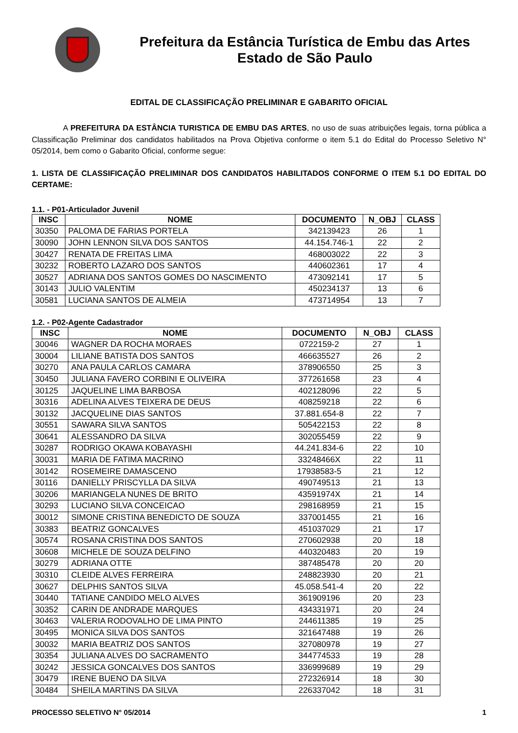Prefeitura da Estância Turística de Embu das Artes
Estado de São Paulo
EDITAL DE CLASSIFICAÇÃO PRELIMINAR E GABARITO OFICIAL
A PREFEITURA DA ESTÂNCIA TURISTICA DE EMBU DAS ARTES, no uso de suas atribuições legais, torna pública a Classificação Preliminar dos candidatos habilitados na Prova Objetiva conforme o item 5.1 do Edital do Processo Seletivo N° 05/2014, bem como o Gabarito Oficial, conforme segue:
1. LISTA DE CLASSIFICAÇÃO PRELIMINAR DOS CANDIDATOS HABILITADOS CONFORME O ITEM 5.1 DO EDITAL DO CERTAME:
1.1. - P01-Articulador Juvenil
| INSC | NOME | DOCUMENTO | N_OBJ | CLASS |
| --- | --- | --- | --- | --- |
| 30350 | PALOMA DE FARIAS PORTELA | 342139423 | 26 | 1 |
| 30090 | JOHN LENNON SILVA DOS SANTOS | 44.154.746-1 | 22 | 2 |
| 30427 | RENATA DE FREITAS LIMA | 468003022 | 22 | 3 |
| 30232 | ROBERTO LAZARO DOS SANTOS | 440602361 | 17 | 4 |
| 30527 | ADRIANA DOS SANTOS GOMES DO NASCIMENTO | 473092141 | 17 | 5 |
| 30143 | JULIO VALENTIM | 450234137 | 13 | 6 |
| 30581 | LUCIANA SANTOS DE ALMEIA | 473714954 | 13 | 7 |
1.2. - P02-Agente Cadastrador
| INSC | NOME | DOCUMENTO | N_OBJ | CLASS |
| --- | --- | --- | --- | --- |
| 30046 | WAGNER DA ROCHA MORAES | 0722159-2 | 27 | 1 |
| 30004 | LILIANE BATISTA DOS SANTOS | 466635527 | 26 | 2 |
| 30270 | ANA PAULA CARLOS CAMARA | 378906550 | 25 | 3 |
| 30450 | JULIANA FAVERO CORBINI E OLIVEIRA | 377261658 | 23 | 4 |
| 30125 | JAQUELINE LIMA BARBOSA | 402128096 | 22 | 5 |
| 30316 | ADELINA ALVES TEIXERA DE DEUS | 408259218 | 22 | 6 |
| 30132 | JACQUELINE DIAS SANTOS | 37.881.654-8 | 22 | 7 |
| 30551 | SAWARA SILVA SANTOS | 505422153 | 22 | 8 |
| 30641 | ALESSANDRO DA SILVA | 302055459 | 22 | 9 |
| 30287 | RODRIGO OKAWA KOBAYASHI | 44.241.834-6 | 22 | 10 |
| 30031 | MARIA DE FATIMA MACRINO | 33248466X | 22 | 11 |
| 30142 | ROSEMEIRE DAMASCENO | 17938583-5 | 21 | 12 |
| 30116 | DANIELLY PRISCYLLA DA SILVA | 490749513 | 21 | 13 |
| 30206 | MARIANGELA NUNES DE BRITO | 43591974X | 21 | 14 |
| 30293 | LUCIANO SILVA CONCEICAO | 298168959 | 21 | 15 |
| 30012 | SIMONE CRISTINA BENEDICTO DE SOUZA | 337001455 | 21 | 16 |
| 30383 | BEATRIZ GONCALVES | 451037029 | 21 | 17 |
| 30574 | ROSANA CRISTINA DOS SANTOS | 270602938 | 20 | 18 |
| 30608 | MICHELE DE SOUZA DELFINO | 440320483 | 20 | 19 |
| 30279 | ADRIANA OTTE | 387485478 | 20 | 20 |
| 30310 | CLEIDE ALVES FERREIRA | 248823930 | 20 | 21 |
| 30627 | DELPHIS SANTOS SILVA | 45.058.541-4 | 20 | 22 |
| 30440 | TATIANE CANDIDO MELO ALVES | 361909196 | 20 | 23 |
| 30352 | CARIN DE ANDRADE MARQUES | 434331971 | 20 | 24 |
| 30463 | VALERIA RODOVALHO DE LIMA PINTO | 244611385 | 19 | 25 |
| 30495 | MONICA SILVA DOS SANTOS | 321647488 | 19 | 26 |
| 30032 | MARIA BEATRIZ DOS SANTOS | 327080978 | 19 | 27 |
| 30354 | JULIANA ALVES DO SACRAMENTO | 344774533 | 19 | 28 |
| 30242 | JESSICA GONCALVES DOS SANTOS | 336999689 | 19 | 29 |
| 30479 | IRENE BUENO DA SILVA | 272326914 | 18 | 30 |
| 30484 | SHEILA MARTINS DA SILVA | 226337042 | 18 | 31 |
PROCESSO SELETIVO N° 05/2014 1